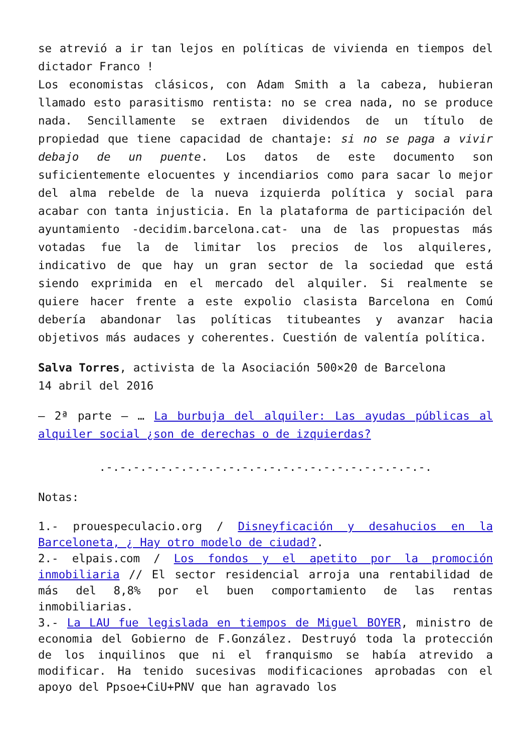se atrevió a ir tan lejos en políticas de vivienda en tiempos del dictador Franco !
Los economistas clásicos, con Adam Smith a la cabeza, hubieran llamado esto parasitismo rentista: no se crea nada, no se produce nada. Sencillamente se extraen dividendos de un título de propiedad que tiene capacidad de chantaje: si no se paga a vivir debajo de un puente. Los datos de este documento son suficientemente elocuentes y incendiarios como para sacar lo mejor del alma rebelde de la nueva izquierda política y social para acabar con tanta injusticia. En la plataforma de participación del ayuntamiento -decidim.barcelona.cat- una de las propuestas más votadas fue la de limitar los precios de los alquileres, indicativo de que hay un gran sector de la sociedad que está siendo exprimida en el mercado del alquiler. Si realmente se quiere hacer frente a este expolio clasista Barcelona en Comú debería abandonar las políticas titubeantes y avanzar hacia objetivos más audaces y coherentes. Cuestión de valentía política.
Salva Torres, activista de la Asociación 500×20 de Barcelona
14 abril del 2016
– 2ª parte – … La burbuja del alquiler: Las ayudas públicas al alquiler social ¿son de derechas o de izquierdas?
.-.-.-.-.-.-.-.-.-.-.-.-.-.-.-.-.-.-.-.-.-.-.-.-.
Notas:
1.- prouespeculacio.org / Disneyficación y desahucios en la Barceloneta, ¿ Hay otro modelo de ciudad?.
2.- elpais.com / Los fondos y el apetito por la promoción inmobiliaria // El sector residencial arroja una rentabilidad de más del 8,8% por el buen comportamiento de las rentas inmobiliarias.
3.- La LAU fue legislada en tiempos de Miguel BOYER, ministro de economia del Gobierno de F.González. Destruyó toda la protección de los inquilinos que ni el franquismo se había atrevido a modificar. Ha tenido sucesivas modificaciones aprobadas con el apoyo del Ppsoe+CiU+PNV que han agravado los